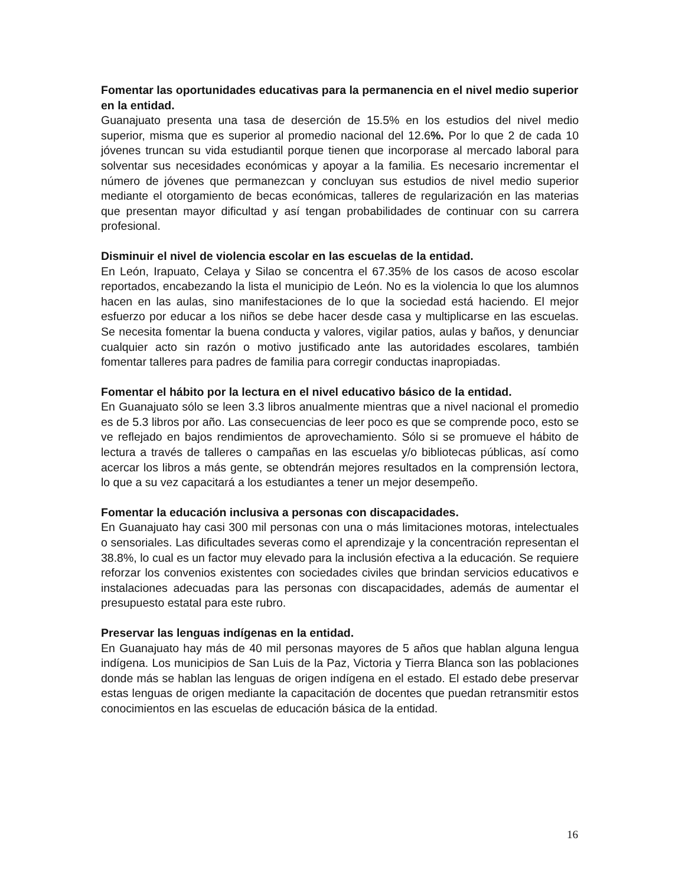Fomentar las oportunidades educativas para la permanencia en el nivel medio superior en la entidad.
Guanajuato presenta una tasa de deserción de 15.5% en los estudios del nivel medio superior, misma que es superior al promedio nacional del 12.6%. Por lo que 2 de cada 10 jóvenes truncan su vida estudiantil porque tienen que incorporase al mercado laboral para solventar sus necesidades económicas y apoyar a la familia. Es necesario incrementar el número de jóvenes que permanezcan y concluyan sus estudios de nivel medio superior mediante el otorgamiento de becas económicas, talleres de regularización en las materias que presentan mayor dificultad y así tengan probabilidades de continuar con su carrera profesional.
Disminuir el nivel de violencia escolar en las escuelas de la entidad.
En León, Irapuato, Celaya y Silao se concentra el 67.35% de los casos de acoso escolar reportados, encabezando la lista el municipio de León. No es la violencia lo que los alumnos hacen en las aulas, sino manifestaciones de lo que la sociedad está haciendo. El mejor esfuerzo por educar a los niños se debe hacer desde casa y multiplicarse en las escuelas. Se necesita fomentar la buena conducta y valores, vigilar patios, aulas y baños, y denunciar cualquier acto sin razón o motivo justificado ante las autoridades escolares, también fomentar talleres para padres de familia para corregir conductas inapropiadas.
Fomentar el hábito por la lectura en el nivel educativo básico de la entidad.
En Guanajuato sólo se leen 3.3 libros anualmente mientras que a nivel nacional el promedio es de 5.3 libros por año. Las consecuencias de leer poco es que se comprende poco, esto se ve reflejado en bajos rendimientos de aprovechamiento. Sólo si se promueve el hábito de lectura a través de talleres o campañas en las escuelas y/o bibliotecas públicas, así como acercar los libros a más gente, se obtendrán mejores resultados en la comprensión lectora, lo que a su vez capacitará a los estudiantes a tener un mejor desempeño.
Fomentar la educación inclusiva a personas con discapacidades.
En Guanajuato hay casi 300 mil personas con una o más limitaciones motoras, intelectuales o sensoriales. Las dificultades severas como el aprendizaje y la concentración representan el 38.8%, lo cual es un factor muy elevado para la inclusión efectiva a la educación. Se requiere reforzar los convenios existentes con sociedades civiles que brindan servicios educativos e instalaciones adecuadas para las personas con discapacidades, además de aumentar el presupuesto estatal para este rubro.
Preservar las lenguas indígenas en la entidad.
En Guanajuato hay más de 40 mil personas mayores de 5 años que hablan alguna lengua indígena. Los municipios de San Luis de la Paz, Victoria y Tierra Blanca son las poblaciones donde más se hablan las lenguas de origen indígena en el estado. El estado debe preservar estas lenguas de origen mediante la capacitación de docentes que puedan retransmitir estos conocimientos en las escuelas de educación básica de la entidad.
16